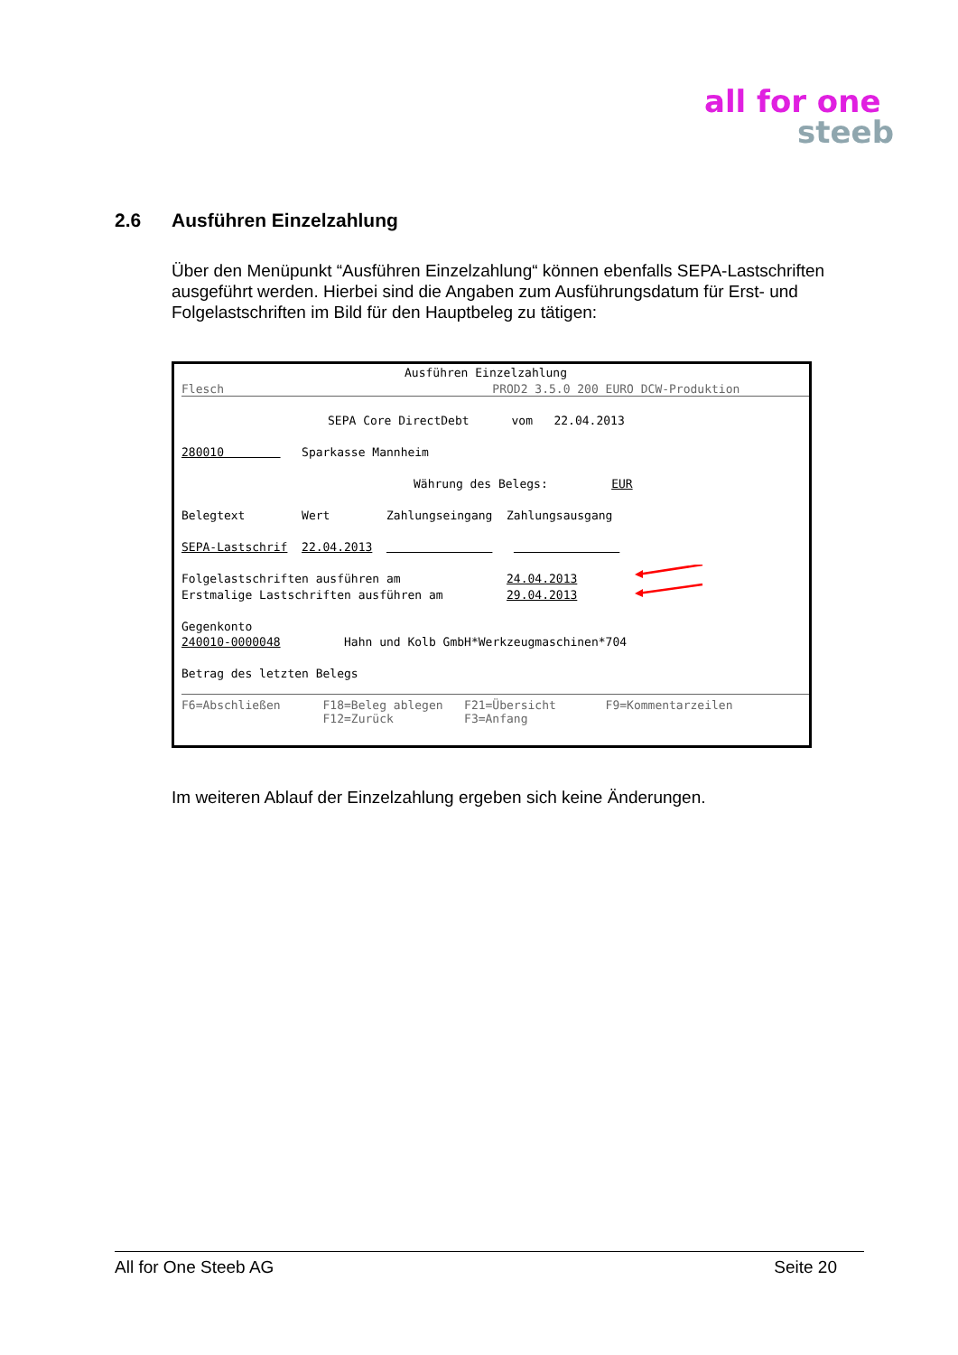all for one
steeb
2.6 Ausführen Einzelzahlung
Über den Menüpunkt “Ausführen Einzelzahlung“ können ebenfalls SEPA-Lastschriften ausgeführt werden. Hierbei sind die Angaben zum Ausführungsdatum für Erst- und Folgelastschriften im Bild für den Hauptbeleg zu tätigen:
Ausführen Einzelzahlung
Flesch PROD2 3.5.0 200 EURO DCW-Produktion
SEPA Core DirectDebt vom 22.04.2013
280010 Sparkasse Mannheim
Währung des Belegs: EUR
Belegtext Wert Zahlungseingang Zahlungsausgang
SEPA-Lastschrif 22.04.2013
Folgelastschriften ausführen am 24.04.2013
Erstmalige Lastschriften ausführen am 29.04.2013
Gegenkonto
240010-0000048 Hahn und Kolb GmbH*Werkzeugmaschinen*704
Betrag des letzten Belegs
F6=Abschließen F18=Beleg ablegen F21=Übersicht F9=Kommentarzeilen F12=Zurück F3=Anfang
Im weiteren Ablauf der Einzelzahlung ergeben sich keine Änderungen.
All for One Steeb AG Seite 20